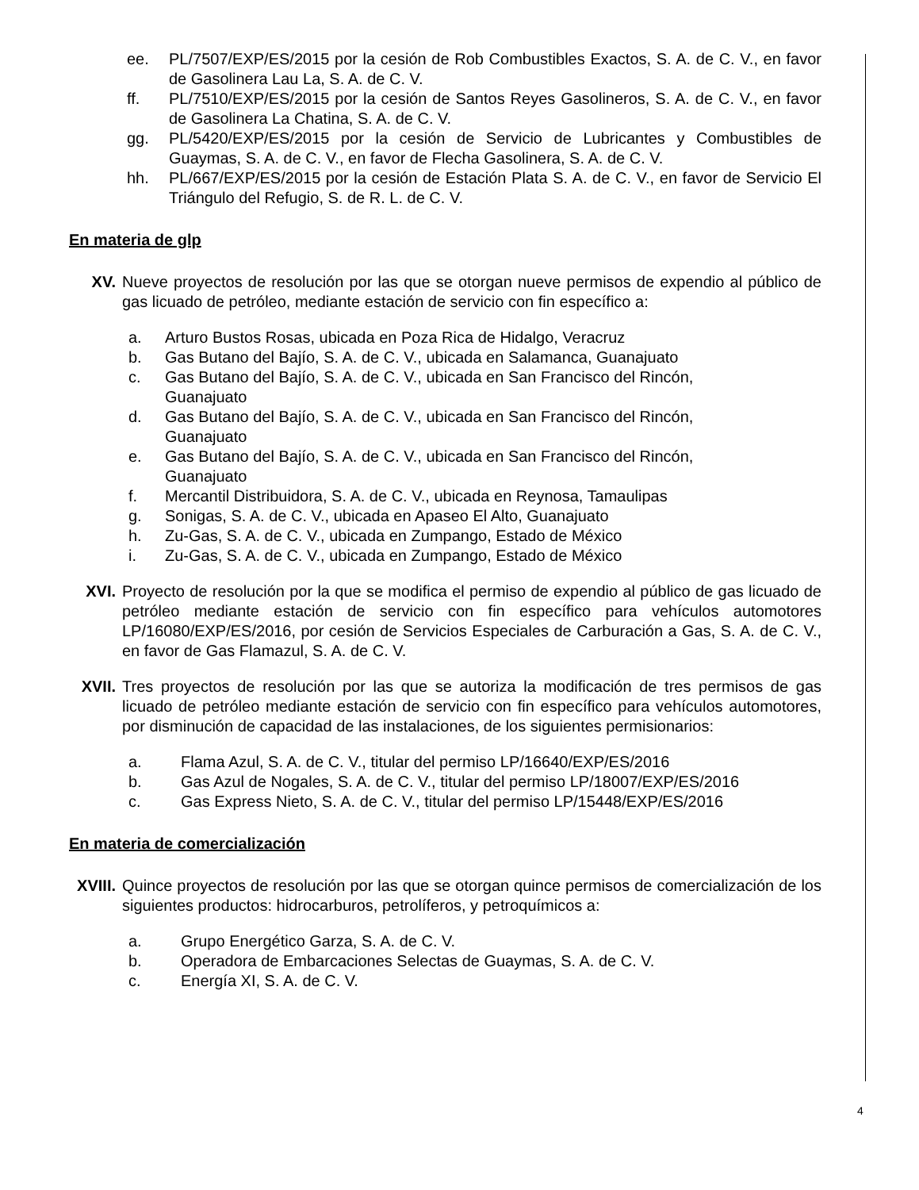ee. PL/7507/EXP/ES/2015 por la cesión de Rob Combustibles Exactos, S. A. de C. V., en favor de Gasolinera Lau La, S. A. de C. V.
ff. PL/7510/EXP/ES/2015 por la cesión de Santos Reyes Gasolineros, S. A. de C. V., en favor de Gasolinera La Chatina, S. A. de C. V.
gg. PL/5420/EXP/ES/2015 por la cesión de Servicio de Lubricantes y Combustibles de Guaymas, S. A. de C. V., en favor de Flecha Gasolinera, S. A. de C. V.
hh. PL/667/EXP/ES/2015 por la cesión de Estación Plata S. A. de C. V., en favor de Servicio El Triángulo del Refugio, S. de R. L. de C. V.
En materia de glp
XV. Nueve proyectos de resolución por las que se otorgan nueve permisos de expendio al público de gas licuado de petróleo, mediante estación de servicio con fin específico a:
a. Arturo Bustos Rosas, ubicada en Poza Rica de Hidalgo, Veracruz
b. Gas Butano del Bajío, S. A. de C. V., ubicada en Salamanca, Guanajuato
c. Gas Butano del Bajío, S. A. de C. V., ubicada en San Francisco del Rincón,
Guanajuato
d. Gas Butano del Bajío, S. A. de C. V., ubicada en San Francisco del Rincón,
Guanajuato
e. Gas Butano del Bajío, S. A. de C. V., ubicada en San Francisco del Rincón,
Guanajuato
f. Mercantil Distribuidora, S. A. de C. V., ubicada en Reynosa, Tamaulipas
g. Sonigas, S. A. de C. V., ubicada en Apaseo El Alto, Guanajuato
h. Zu-Gas, S. A. de C. V., ubicada en Zumpango, Estado de México
i. Zu-Gas, S. A. de C. V., ubicada en Zumpango, Estado de México
XVI. Proyecto de resolución por la que se modifica el permiso de expendio al público de gas licuado de petróleo mediante estación de servicio con fin específico para vehículos automotores LP/16080/EXP/ES/2016, por cesión de Servicios Especiales de Carburación a Gas, S. A. de C. V., en favor de Gas Flamazul, S. A. de C. V.
XVII. Tres proyectos de resolución por las que se autoriza la modificación de tres permisos de gas licuado de petróleo mediante estación de servicio con fin específico para vehículos automotores, por disminución de capacidad de las instalaciones, de los siguientes permisionarios:
a. Flama Azul, S. A. de C. V., titular del permiso LP/16640/EXP/ES/2016
b. Gas Azul de Nogales, S. A. de C. V., titular del permiso LP/18007/EXP/ES/2016
c. Gas Express Nieto, S. A. de C. V., titular del permiso LP/15448/EXP/ES/2016
En materia de comercialización
XVIII. Quince proyectos de resolución por las que se otorgan quince permisos de comercialización de los siguientes productos: hidrocarburos, petrolíferos, y petroquímicos a:
a. Grupo Energético Garza, S. A. de C. V.
b. Operadora de Embarcaciones Selectas de Guaymas, S. A. de C. V.
c. Energía XI, S. A. de C. V.
4